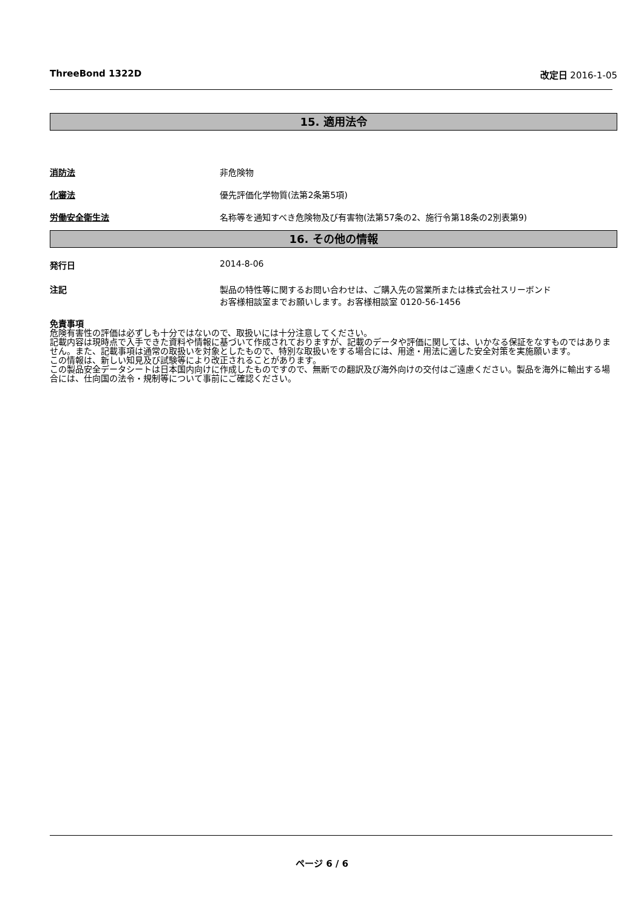ThreeBond 1322D 改定日 2016-1-05
15. 適用法令
消防法 非危険物
化審法 優先評価化学物質(法第2条第5項)
労働安全衛生法 名称等を通知すべき危険物及び有害物(法第57条の2、施行令第18条の2別表第9)
16. その他の情報
発行日 2014-8-06
注記 製品の特性等に関するお問い合わせは、ご購入先の営業所または株式会社スリーボンド
お客様相談室までお願いします。お客様相談室 0120-56-1456
免責事項
危険有害性の評価は必ずしも十分ではないので、取扱いには十分注意してください。
記載内容は現時点で入手できた資料や情報に基づいて作成されておりますが、記載のデータや評価に関しては、いかなる保証をなすものではありません。また、記載事項は通常の取扱いを対象としたもので、特別な取扱いをする場合には、用途・用法に適した安全対策を実施願います。
この情報は、新しい知見及び試験等により改正されることがあります。
この製品安全データシートは日本国内向けに作成したものですので、無断での翻訳及び海外向けの交付はご遠慮ください。製品を海外に輸出する場合には、仕向国の法令・規制等について事前にご確認ください。
ページ 6 / 6